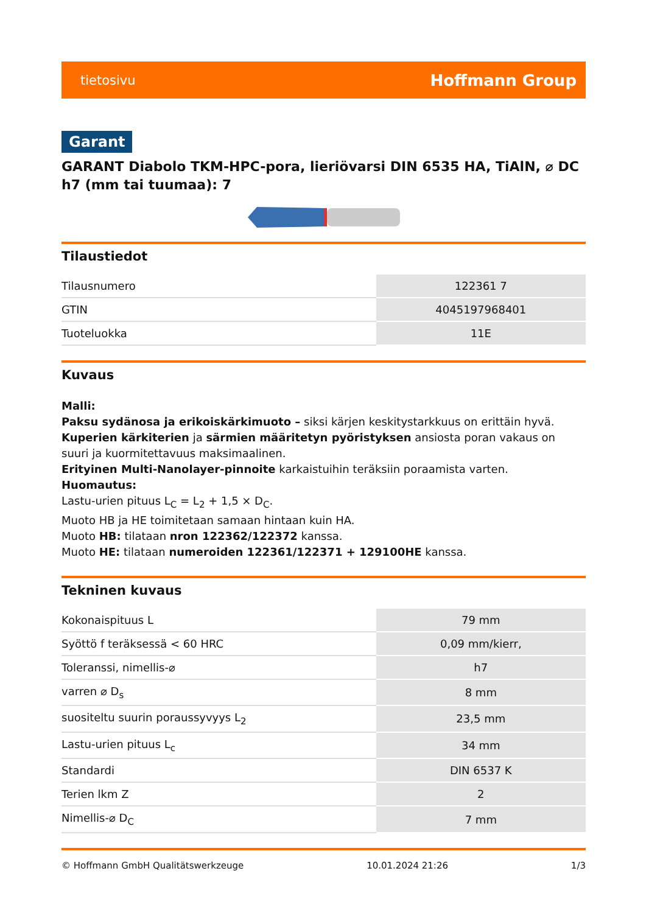tietosivu Hoffmann Group
Garant
GARANT Diabolo TKM-HPC-pora, lieriövarsi DIN 6535 HA, TiAlN, ⌀ DC h7 (mm tai tuumaa): 7
Tilaustiedot
| Tilausnumero | 122361 7 |
| GTIN | 4045197968401 |
| Tuoteluokka | 11E |
Kuvaus
Malli:
Paksu sydänosa ja erikoiskärkimuoto – siksi kärjen keskitystarkkuus on erittäin hyvä.
Kuperien kärkiterien ja särmien määritetyn pyöristyksen ansiosta poran vakaus on suuri ja kuormitettavuus maksimaalinen.
Erityinen Multi-Nanolayer-pinnoite karkaistuihin teräksiin poraamista varten.
Huomautus:
Lastu-urien pituus L<sub>C</sub> = L<sub>2</sub> + 1,5 × D<sub>C</sub>.
Muoto HB ja HE toimitetaan samaan hintaan kuin HA.
Muoto HB: tilataan nron 122362/122372 kanssa.
Muoto HE: tilataan numeroiden 122361/122371 + 129100HE kanssa.
Tekninen kuvaus
| Kokonaispituus L | 79 mm |
| Syöttö f teräksessä < 60 HRC | 0,09 mm/kierr, |
| Toleranssi, nimellis-⌀ | h7 |
| varren ⌀ D<sub>s</sub> | 8 mm |
| suositeltu suurin poraussyvyys L<sub>2</sub> | 23,5 mm |
| Lastu-urien pituus L<sub>c</sub> | 34 mm |
| Standardi | DIN 6537 K |
| Terien lkm Z | 2 |
| Nimellis-⌀ D<sub>C</sub> | 7 mm |
© Hoffmann GmbH Qualitätswerkzeuge 10.01.2024 21:26 1/3